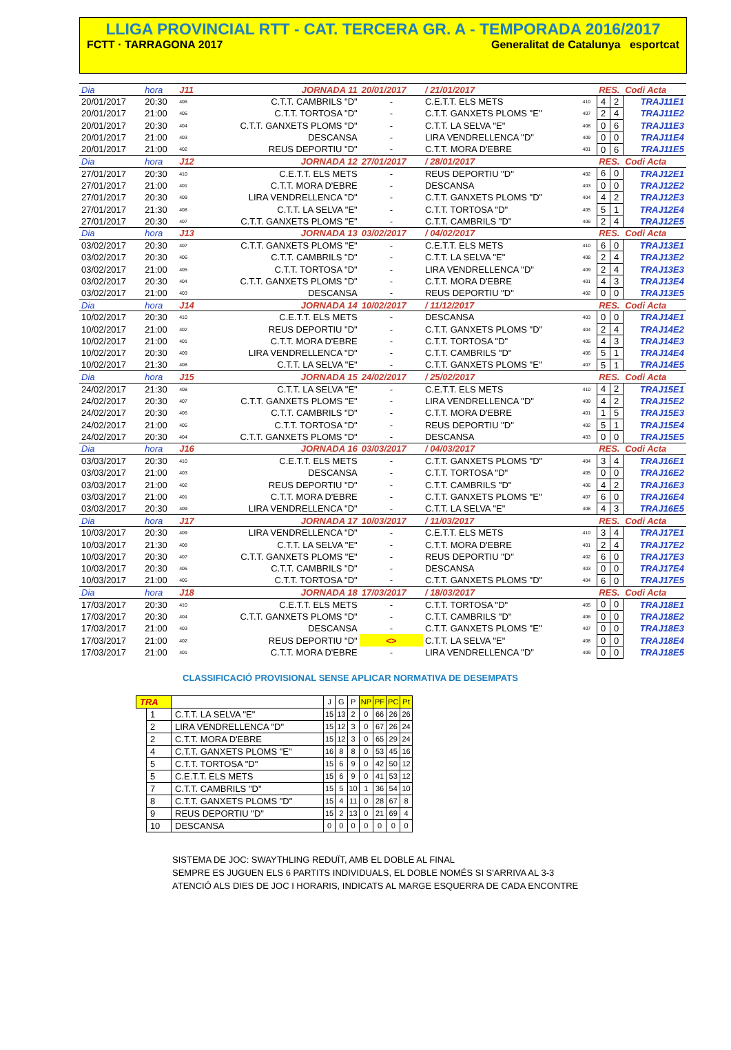LLIGA PROVINCIAL RTT - CAT. TERCERA GR. A - TEMPORADA 2016/2017
FCTT · TARRAGONA 2017 Generalitat de Catalunya esportcat
| Dia | hora | J11 | JORNADA 11 | 20/01/2017 | / 21/01/2017 | | RES. | | Codi Acta |
| 20/01/2017 | 20:30 | 406 | C.T.T. CAMBRILS "D" | - | C.E.T.T. ELS METS | 410 | 4 | 2 | TRAJ11E1 |
| 20/01/2017 | 21:00 | 405 | C.T.T. TORTOSA "D" | - | C.T.T. GANXETS PLOMS "E" | 407 | 2 | 4 | TRAJ11E2 |
| 20/01/2017 | 20:30 | 404 | C.T.T. GANXETS PLOMS "D" | - | C.T.T. LA SELVA "E" | 408 | 0 | 6 | TRAJ11E3 |
| 20/01/2017 | 21:00 | 403 | DESCANSA | - | LIRA VENDRELLENCA "D" | 409 | 0 | 0 | TRAJ11E4 |
| 20/01/2017 | 21:00 | 402 | REUS DEPORTIU "D" | - | C.T.T. MORA D'EBRE | 401 | 0 | 6 | TRAJ11E5 |
| Dia | hora | J12 | JORNADA 12 | 27/01/2017 | / 28/01/2017 | | RES. | | Codi Acta |
| 27/01/2017 | 20:30 | 410 | C.E.T.T. ELS METS | - | REUS DEPORTIU "D" | 402 | 6 | 0 | TRAJ12E1 |
| 27/01/2017 | 21:00 | 401 | C.T.T. MORA D'EBRE | - | DESCANSA | 403 | 0 | 0 | TRAJ12E2 |
| 27/01/2017 | 20:30 | 409 | LIRA VENDRELLENCA "D" | - | C.T.T. GANXETS PLOMS "D" | 404 | 4 | 2 | TRAJ12E3 |
| 27/01/2017 | 21:30 | 408 | C.T.T. LA SELVA "E" | - | C.T.T. TORTOSA "D" | 405 | 5 | 1 | TRAJ12E4 |
| 27/01/2017 | 20:30 | 407 | C.T.T. GANXETS PLOMS "E" | - | C.T.T. CAMBRILS "D" | 406 | 2 | 4 | TRAJ12E5 |
| Dia | hora | J13 | JORNADA 13 | 03/02/2017 | / 04/02/2017 | | RES. | | Codi Acta |
| 03/02/2017 | 20:30 | 407 | C.T.T. GANXETS PLOMS "E" | - | C.E.T.T. ELS METS | 410 | 6 | 0 | TRAJ13E1 |
| 03/02/2017 | 20:30 | 406 | C.T.T. CAMBRILS "D" | - | C.T.T. LA SELVA "E" | 408 | 2 | 4 | TRAJ13E2 |
| 03/02/2017 | 21:00 | 405 | C.T.T. TORTOSA "D" | - | LIRA VENDRELLENCA "D" | 409 | 2 | 4 | TRAJ13E3 |
| 03/02/2017 | 20:30 | 404 | C.T.T. GANXETS PLOMS "D" | - | C.T.T. MORA D'EBRE | 401 | 4 | 3 | TRAJ13E4 |
| 03/02/2017 | 21:00 | 403 | DESCANSA | - | REUS DEPORTIU "D" | 402 | 0 | 0 | TRAJ13E5 |
| Dia | hora | J14 | JORNADA 14 | 10/02/2017 | / 11/12/2017 | | RES. | | Codi Acta |
| 10/02/2017 | 20:30 | 410 | C.E.T.T. ELS METS | - | DESCANSA | 403 | 0 | 0 | TRAJ14E1 |
| 10/02/2017 | 21:00 | 402 | REUS DEPORTIU "D" | - | C.T.T. GANXETS PLOMS "D" | 404 | 2 | 4 | TRAJ14E2 |
| 10/02/2017 | 21:00 | 401 | C.T.T. MORA D'EBRE | - | C.T.T. TORTOSA "D" | 405 | 4 | 3 | TRAJ14E3 |
| 10/02/2017 | 20:30 | 409 | LIRA VENDRELLENCA "D" | - | C.T.T. CAMBRILS "D" | 406 | 5 | 1 | TRAJ14E4 |
| 10/02/2017 | 21:30 | 408 | C.T.T. LA SELVA "E" | - | C.T.T. GANXETS PLOMS "E" | 407 | 5 | 1 | TRAJ14E5 |
| Dia | hora | J15 | JORNADA 15 | 24/02/2017 | / 25/02/2017 | | RES. | | Codi Acta |
| 24/02/2017 | 21:30 | 408 | C.T.T. LA SELVA "E" | - | C.E.T.T. ELS METS | 410 | 4 | 2 | TRAJ15E1 |
| 24/02/2017 | 20:30 | 407 | C.T.T. GANXETS PLOMS "E" | - | LIRA VENDRELLENCA "D" | 409 | 4 | 2 | TRAJ15E2 |
| 24/02/2017 | 20:30 | 406 | C.T.T. CAMBRILS "D" | - | C.T.T. MORA D'EBRE | 401 | 1 | 5 | TRAJ15E3 |
| 24/02/2017 | 21:00 | 405 | C.T.T. TORTOSA "D" | - | REUS DEPORTIU "D" | 402 | 5 | 1 | TRAJ15E4 |
| 24/02/2017 | 20:30 | 404 | C.T.T. GANXETS PLOMS "D" | - | DESCANSA | 403 | 0 | 0 | TRAJ15E5 |
| Dia | hora | J16 | JORNADA 16 | 03/03/2017 | / 04/03/2017 | | RES. | | Codi Acta |
| 03/03/2017 | 20:30 | 410 | C.E.T.T. ELS METS | - | C.T.T. GANXETS PLOMS "D" | 404 | 3 | 4 | TRAJ16E1 |
| 03/03/2017 | 21:00 | 403 | DESCANSA | - | C.T.T. TORTOSA "D" | 405 | 0 | 0 | TRAJ16E2 |
| 03/03/2017 | 21:00 | 402 | REUS DEPORTIU "D" | - | C.T.T. CAMBRILS "D" | 406 | 4 | 2 | TRAJ16E3 |
| 03/03/2017 | 21:00 | 401 | C.T.T. MORA D'EBRE | - | C.T.T. GANXETS PLOMS "E" | 407 | 6 | 0 | TRAJ16E4 |
| 03/03/2017 | 20:30 | 409 | LIRA VENDRELLENCA "D" | - | C.T.T. LA SELVA "E" | 408 | 4 | 3 | TRAJ16E5 |
| Dia | hora | J17 | JORNADA 17 | 10/03/2017 | / 11/03/2017 | | RES. | | Codi Acta |
| 10/03/2017 | 20:30 | 409 | LIRA VENDRELLENCA "D" | - | C.E.T.T. ELS METS | 410 | 3 | 4 | TRAJ17E1 |
| 10/03/2017 | 21:30 | 408 | C.T.T. LA SELVA "E" | - | C.T.T. MORA D'EBRE | 401 | 2 | 4 | TRAJ17E2 |
| 10/03/2017 | 20:30 | 407 | C.T.T. GANXETS PLOMS "E" | - | REUS DEPORTIU "D" | 402 | 6 | 0 | TRAJ17E3 |
| 10/03/2017 | 20:30 | 406 | C.T.T. CAMBRILS "D" | - | DESCANSA | 403 | 0 | 0 | TRAJ17E4 |
| 10/03/2017 | 21:00 | 405 | C.T.T. TORTOSA "D" | - | C.T.T. GANXETS PLOMS "D" | 404 | 6 | 0 | TRAJ17E5 |
| Dia | hora | J18 | JORNADA 18 | 17/03/2017 | / 18/03/2017 | | RES. | | Codi Acta |
| 17/03/2017 | 20:30 | 410 | C.E.T.T. ELS METS | - | C.T.T. TORTOSA "D" | 405 | 0 | 0 | TRAJ18E1 |
| 17/03/2017 | 20:30 | 404 | C.T.T. GANXETS PLOMS "D" | - | C.T.T. CAMBRILS "D" | 406 | 0 | 0 | TRAJ18E2 |
| 17/03/2017 | 21:00 | 403 | DESCANSA | - | C.T.T. GANXETS PLOMS "E" | 407 | 0 | 0 | TRAJ18E3 |
| 17/03/2017 | 21:00 | 402 | REUS DEPORTIU "D" | <> | C.T.T. LA SELVA "E" | 408 | 0 | 0 | TRAJ18E4 |
| 17/03/2017 | 21:00 | 401 | C.T.T. MORA D'EBRE | - | LIRA VENDRELLENCA "D" | 409 | 0 | 0 | TRAJ18E5 |
CLASSIFICACIÓ PROVISIONAL SENSE APLICAR NORMATIVA DE DESEMPATS
| TRA | | | J | G | P | NP | PF | PC | Pt |
| | 1 | C.T.T. LA SELVA "E" | 15 | 13 | 2 | 0 | 66 | 26 | 26 |
| | 2 | LIRA VENDRELLENCA "D" | 15 | 12 | 3 | 0 | 67 | 26 | 24 |
| | 2 | C.T.T. MORA D'EBRE | 15 | 12 | 3 | 0 | 65 | 29 | 24 |
| | 4 | C.T.T. GANXETS PLOMS "E" | 16 | 8 | 8 | 0 | 53 | 45 | 16 |
| | 5 | C.T.T. TORTOSA "D" | 15 | 6 | 9 | 0 | 42 | 50 | 12 |
| | 5 | C.E.T.T. ELS METS | 15 | 6 | 9 | 0 | 41 | 53 | 12 |
| | 7 | C.T.T. CAMBRILS "D" | 15 | 5 | 10 | 1 | 36 | 54 | 10 |
| | 8 | C.T.T. GANXETS PLOMS "D" | 15 | 4 | 11 | 0 | 28 | 67 | 8 |
| | 9 | REUS DEPORTIU "D" | 15 | 2 | 13 | 0 | 21 | 69 | 4 |
| | 10 | DESCANSA | 0 | 0 | 0 | 0 | 0 | 0 | 0 |
SISTEMA DE JOC: SWAYTHLING REDUÏT, AMB EL DOBLE AL FINAL
SEMPRE ES JUGUEN ELS 6 PARTITS INDIVIDUALS, EL DOBLE NOMÉS SI S'ARRIVA AL 3-3
ATENCIÓ ALS DIES DE JOC I HORARIS, INDICATS AL MARGE ESQUERRA DE CADA ENCONTRE